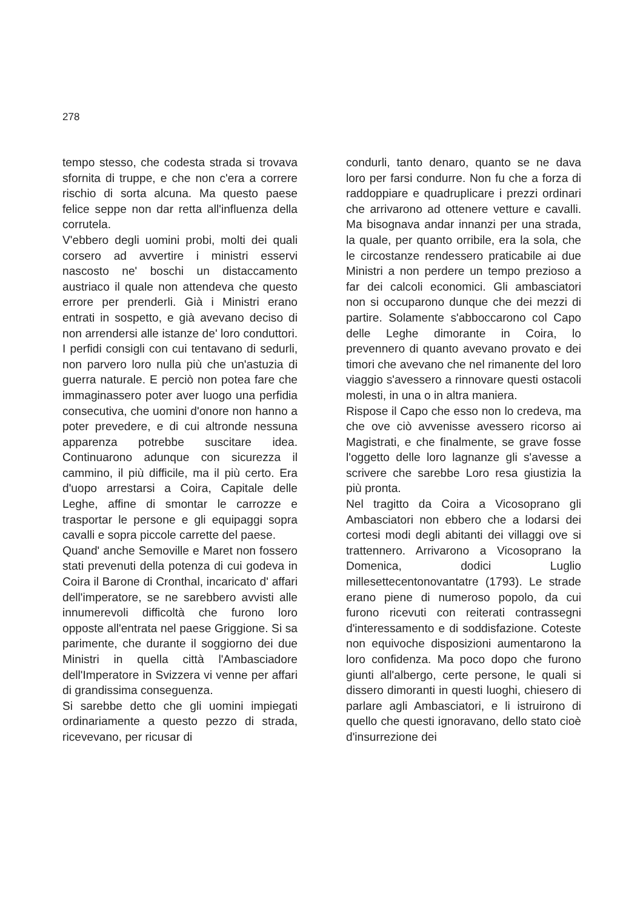278
tempo stesso, che codesta strada si trovava sfornita di truppe, e che non c'era a correre rischio di sorta alcuna. Ma questo paese felice seppe non dar retta all'influenza della corrutela.
V'ebbero degli uomini probi, molti dei quali corsero ad avvertire i ministri esservi nascosto ne' boschi un distaccamento austriaco il quale non attendeva che questo errore per prenderli. Già i Ministri erano entrati in sospetto, e già avevano deciso di non arrendersi alle istanze de' loro conduttori. I perfidi consigli con cui tentavano di sedurli, non parvero loro nulla più che un'astuzia di guerra naturale. E perciò non potea fare che immaginassero poter aver luogo una perfidia consecutiva, che uomini d'onore non hanno a poter prevedere, e di cui altronde nessuna apparenza potrebbe suscitare idea. Continuarono adunque con sicurezza il cammino, il più difficile, ma il più certo. Era d'uopo arrestarsi a Coira, Capitale delle Leghe, affine di smontar le carrozze e trasportar le persone e gli equipaggi sopra cavalli e sopra piccole carrette del paese.
Quand' anche Semoville e Maret non fossero stati prevenuti della potenza di cui godeva in Coira il Barone di Cronthal, incaricato d' affari dell'imperatore, se ne sarebbero avvisti alle innumerevoli difficoltà che furono loro opposte all'entrata nel paese Griggione. Si sa parimente, che durante il soggiorno dei due Ministri in quella città l'Ambasciadore dell'Imperatore in Svizzera vi venne per affari di grandissima conseguenza.
Si sarebbe detto che gli uomini impiegati ordinariamente a questo pezzo di strada, ricevevano, per ricusar di
condurli, tanto denaro, quanto se ne dava loro per farsi condurre. Non fu che a forza di raddoppiare e quadruplicare i prezzi ordinari che arrivarono ad ottenere vetture e cavalli. Ma bisognava andar innanzi per una strada, la quale, per quanto orribile, era la sola, che le circostanze rendessero praticabile ai due Ministri a non perdere un tempo prezioso a far dei calcoli economici. Gli ambasciatori non si occuparono dunque che dei mezzi di partire. Solamente s'abboccarono col Capo delle Leghe dimorante in Coira, lo prevennero di quanto avevano provato e dei timori che avevano che nel rimanente del loro viaggio s'avessero a rinnovare questi ostacoli molesti, in una o in altra maniera.
Rispose il Capo che esso non lo credeva, ma che ove ciò avvenisse avessero ricorso ai Magistrati, e che finalmente, se grave fosse l'oggetto delle loro lagnanze gli s'avesse a scrivere che sarebbe Loro resa giustizia la più pronta.
Nel tragitto da Coira a Vicosoprano gli Ambasciatori non ebbero che a lodarsi dei cortesi modi degli abitanti dei villaggi ove si trattennero. Arrivarono a Vicosoprano la Domenica, dodici Luglio millesettecentonovantatre (1793). Le strade erano piene di numeroso popolo, da cui furono ricevuti con reiterati contrassegni d'interessamento e di soddisfazione. Coteste non equivoche disposizioni aumentarono la loro confidenza. Ma poco dopo che furono giunti all'albergo, certe persone, le quali si dissero dimoranti in questi luoghi, chiesero di parlare agli Ambasciatori, e li istruirono di quello che questi ignoravano, dello stato cioè d'insurrezione dei